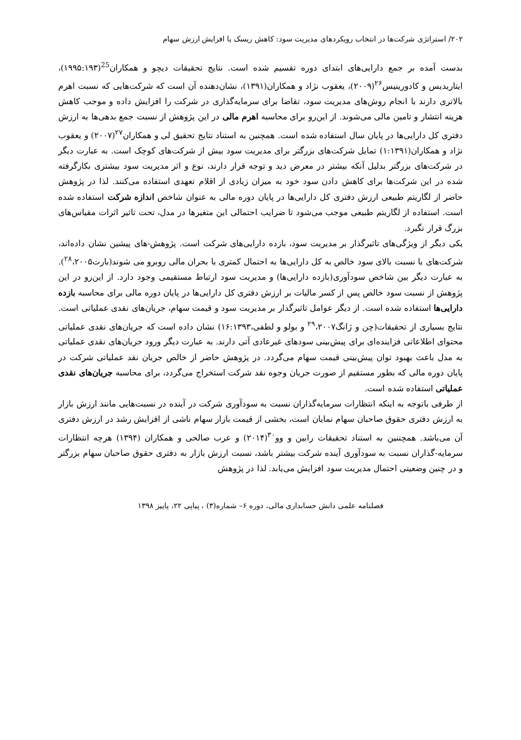۲۰۲/ استراتژی شرکت‌ها در انتخاب رویکردهای مدیریت سود: کاهش ریسک یا افزایش ارزش سهام
بدست آمده بر جمع دارایی‌های ابتدای دوره تقسیم شده است. نتایج تحقیقات دیچو و همکاران<sup>25</sup>(۱۹۹۵:۱۹۳)، ایتاریدیس و کادورینیس<sup>۲۶</sup>(۲۰۰۹)، یعقوب نژاد و همکاران(۱۳۹۱)، نشان‌دهنده آن است که شرکت‌هایی که نسبت اهرم بالاتری دارند با انجام روش‌های مدیریت سود، تقاضا برای سرمایه‌گذاری در شرکت را افزایش داده و موجب کاهش هزینه انتشار و تامین مالی می‌شوند. از این‌رو برای محاسبه اهرم مالی در این پژوهش از نسبت جمع بدهی‌ها به ارزش دفتری کل دارایی‌ها در پایان سال استفاده شده است. همچنین به استناد نتایج تحقیق لی و همکاران<sup>۲۷</sup>(۲۰۰۷) و یعقوب نژاد و همکاران(۱:۱۳۹۱) تمایل شرکت‌های بزرگتر برای مدیریت سود بیش از شرکت‌های کوچک است. به عبارت دیگر در شرکت‌های بزرگتر بدلیل آنکه بیشتر در معرض دید و توجه قرار دارند، نوع و اثر مدیریت سود بیشتری بکارگرفته شده در این شرکت‌ها برای کاهش دادن سود خود به میزان زیادی از اقلام تعهدی استفاده می‌کنند. لذا در پژوهش حاضر از لگاریتم طبیعی ارزش دفتری کل دارایی‌ها در پایان دوره مالی به عنوان شاخص اندازه شرکت استفاده شده است. استفاده از لگاریتم طبیعی موجب می‌شود تا ضرایب احتمالی این متغیرها در مدل، تحت تاثیر اثرات مقیاس‌های بزرگ قرار نگیرد.
یکی دیگر از ویژگی‌های تاثیرگذار بر مدیریت سود، بازده دارایی‌های شرکت است. پژوهش-های پیشین نشان داده‌اند، شرکت‌های با نسبت بالای سود خالص به کل دارایی‌ها به احتمال کمتری با بحران مالی روبرو می شوند(بارت<sup>۲۸</sup>،۲۰۰۵). به عبارت دیگر بین شاخص سودآوری(بازده دارایی‌ها) و مدیریت سود ارتباط مستقیمی وجود دارد. از این‌رو در این پژوهش از نسبت سود خالص پس از کسر مالیات بر ارزش دفتری کل دارایی‌ها در پایان دوره مالی برای محاسبه بازده دارایی‌ها استفاده شده است. از دیگر عوامل تاثیرگذار بر مدیریت سود و قیمت سهام، جریان‌های نقدی عملیاتی است. نتایج بسیاری از تحقیقات(چن و ژانگ<sup>۲۹</sup>،۲۰۰۷ و بولو و لطفی،۱۶:۱۳۹۳) نشان داده است که جریان‌های نقدی عملیاتی محتوای اطلاعاتی فزاینده‌ای برای پیش‌بینی سودهای غیرعادی آتی دارند. به عبارت دیگر ورود جریان‌های نقدی عملیاتی به مدل باعث بهبود توان پیش‌بینی قیمت سهام می‌گردد. در پژوهش حاضر از خالص جریان نقد عملیاتی شرکت در پایان دوره مالی که بطور مستقیم از صورت جریان وجوه نقد شرکت استخراج می‌گردد، برای محاسبه جریان‌های نقدی عملیاتی استفاده شده است.
از طرفی باتوجه به اینکه انتظارات سرمایه‌گذاران نسبت به سودآوری شرکت در آینده در نسبت‌هایی مانند ارزش بازار به ارزش دفتری حقوق صاحبان سهام نمایان است، بخشی از قیمت بازار سهام ناشی از افزایش رشد در ارزش دفتری آن می‌باشد. همچننین به استناد تحقیقات رابین و وو<sup>۳۰</sup>(۲۰۱۴) و عرب صالحی و همکاران (۱۳۹۴) هرچه انتظارات سرمایه-گذاران نسبت به سودآوری آینده شرکت بیشتر باشد، نسبت ارزش بازار به دفتری حقوق صاحبان سهام بزرگتر و در چنین وضعیتی احتمال مدیریت سود افزایش می‌یابد. لذا در پژوهش
فصلنامه علمی دانش حسابداری مالی، دوره ۶– شماره(۳) ، پیاپی ۲۲، پاییز ۱۳۹۸